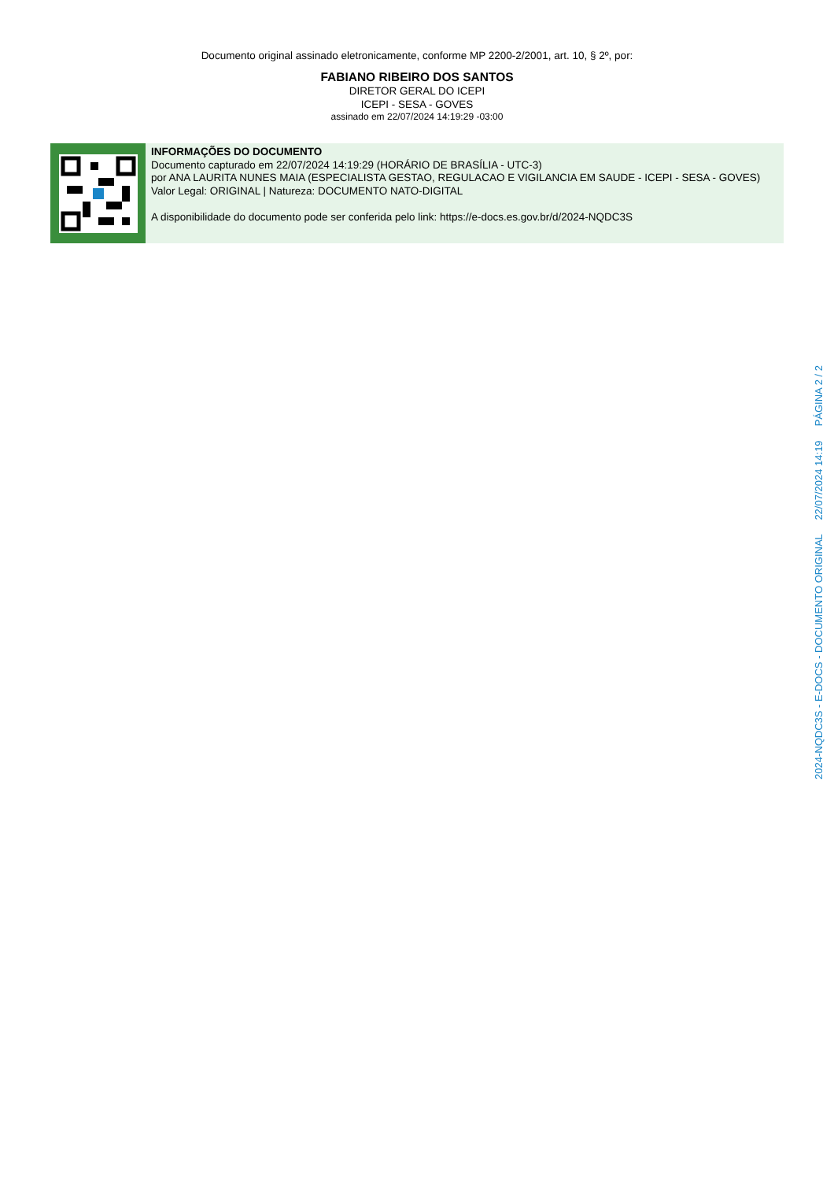Documento original assinado eletronicamente, conforme MP 2200-2/2001, art. 10, § 2º, por:
FABIANO RIBEIRO DOS SANTOS
DIRETOR GERAL DO ICEPI
ICEPI - SESA - GOVES
assinado em 22/07/2024 14:19:29 -03:00
INFORMAÇÕES DO DOCUMENTO
Documento capturado em 22/07/2024 14:19:29 (HORÁRIO DE BRASÍLIA - UTC-3)
por ANA LAURITA NUNES MAIA (ESPECIALISTA GESTAO, REGULACAO E VIGILANCIA EM SAUDE - ICEPI - SESA - GOVES)
Valor Legal: ORIGINAL | Natureza: DOCUMENTO NATO-DIGITAL
A disponibilidade do documento pode ser conferida pelo link: https://e-docs.es.gov.br/d/2024-NQDC3S
2024-NQDC3S - E-DOCS - DOCUMENTO ORIGINAL 22/07/2024 14:19 PÁGINA 2 / 2